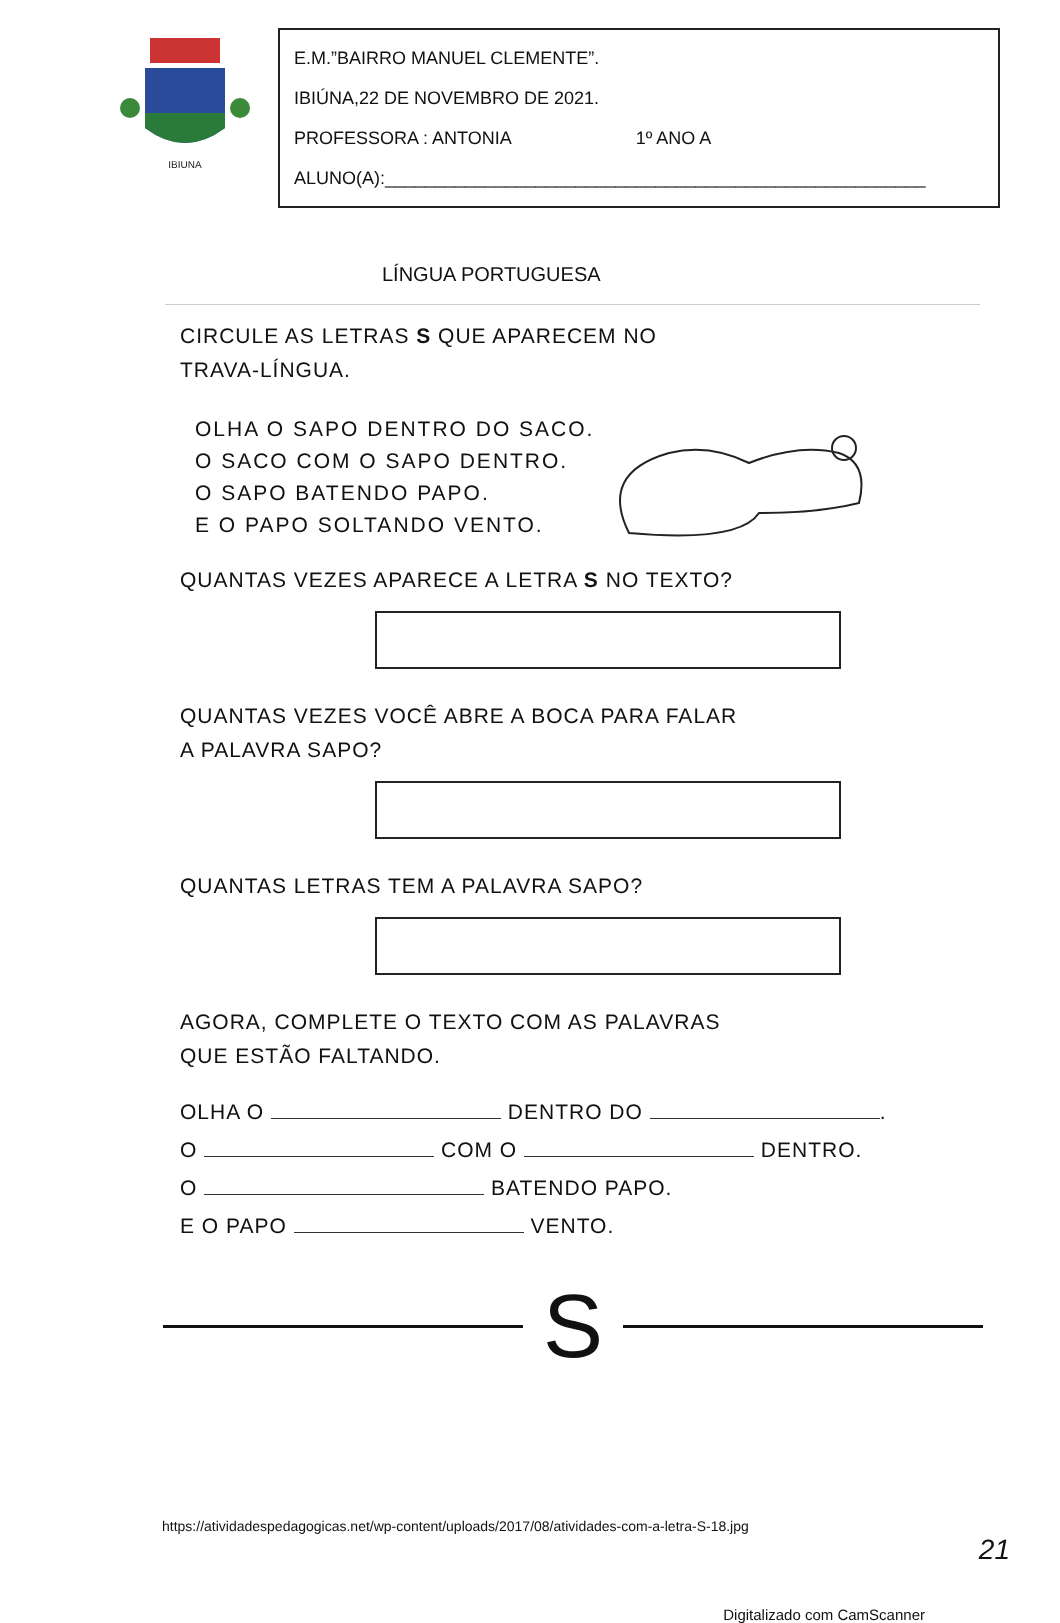IBIUNA
E.M.”BAIRRO MANUEL CLEMENTE”.
IBIÚNA,22 DE NOVEMBRO DE 2021.
PROFESSORA : ANTONIA 1º ANO A
ALUNO(A):______________________________________________________
LÍNGUA PORTUGUESA
CIRCULE AS LETRAS S QUE APARECEM NO
TRAVA-LÍNGUA.
OLHA O SAPO DENTRO DO SACO.
O SACO COM O SAPO DENTRO.
O SAPO BATENDO PAPO.
E O PAPO SOLTANDO VENTO.
QUANTAS VEZES APARECE A LETRA S NO TEXTO?
QUANTAS VEZES VOCÊ ABRE A BOCA PARA FALAR
A PALAVRA SAPO?
QUANTAS LETRAS TEM A PALAVRA SAPO?
AGORA, COMPLETE O TEXTO COM AS PALAVRAS
QUE ESTÃO FALTANDO.
OLHA O DENTRO DO .
O COM O DENTRO.
O BATENDO PAPO.
E O PAPO VENTO.
S
https://atividadespedagogicas.net/wp-content/uploads/2017/08/atividades-com-a-letra-S-18.jpg
21
Digitalizado com CamScanner